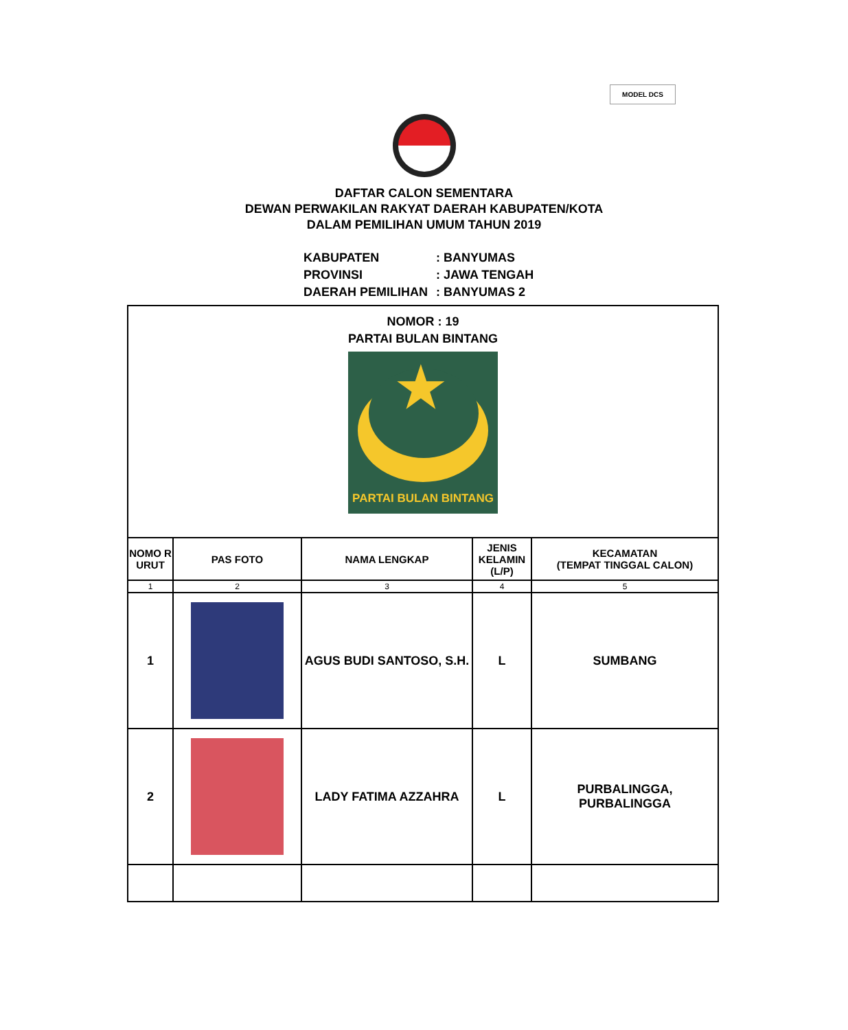MODEL DCS
DAFTAR CALON SEMENTARA
DEWAN PERWAKILAN RAKYAT DAERAH KABUPATEN/KOTA
DALAM PEMILIHAN UMUM TAHUN 2019
| KABUPATEN | : BANYUMAS |
| PROVINSI | : JAWA TENGAH |
| DAERAH PEMILIHAN | : BANYUMAS 2 |
| NOMOR : 19 PARTAI BULAN BINTANG ★ PARTAI BULAN BINTANG | | | | |
| NOMO R URUT | PAS FOTO | NAMA LENGKAP | JENIS KELAMIN (L/P) | KECAMATAN (TEMPAT TINGGAL CALON) |
| 1 | 2 | 3 | 4 | 5 |
| 1 | | AGUS BUDI SANTOSO, S.H. | L | SUMBANG |
| 2 | | LADY FATIMA AZZAHRA | L | PURBALINGGA, PURBALINGGA |